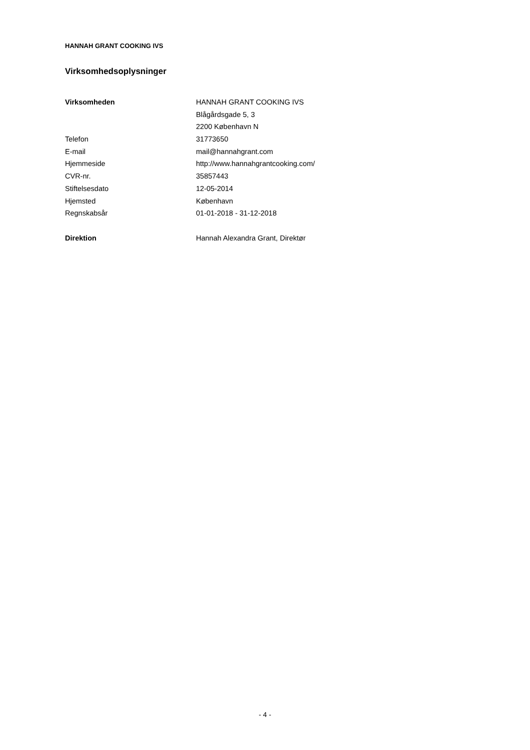HANNAH GRANT COOKING IVS
Virksomhedsoplysninger
| Virksomheden | HANNAH GRANT COOKING IVS |
| | Blågårdsgade 5, 3 |
| | 2200 København N |
| Telefon | 31773650 |
| E-mail | mail@hannahgrant.com |
| Hjemmeside | http://www.hannahgrantcooking.com/ |
| CVR-nr. | 35857443 |
| Stiftelsesdato | 12-05-2014 |
| Hjemsted | København |
| Regnskabsår | 01-01-2018 - 31-12-2018 |
| Direktion | Hannah Alexandra Grant, Direktør |
- 4 -